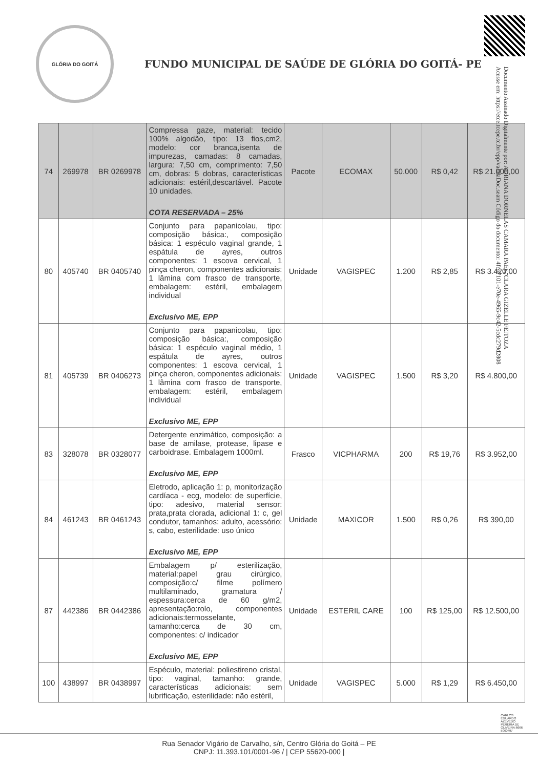GLÓRIA DO GOITÁ
FUNDO MUNICIPAL DE SAÚDE DE GLÓRIA DO GOITÁ- PE
Documento Assinado Digitalmente por: ADRIANA DORNELAS CAMARA PAES, CLARA GIZELLE FEITOZA
Acesse em: https://etce.tcepe.tc.br/epp/validaDoc.seam Código do documento: 4fca7101-e70e-4965-9c42-5cdc279d2808
| 74 | 269978 | BR 0269978 | Compressa gaze, material: tecido 100% algodão, tipo: 13 fios,cm2, modelo: cor branca,isenta de impurezas, camadas: 8 camadas, largura: 7,50 cm, comprimento: 7,50 cm, dobras: 5 dobras, características adicionais: estéril,descartável. Pacote 10 unidades. COTA RESERVADA – 25% | Pacote | ECOMAX | 50.000 | R$ 0,42 | R$ 21.000,00 |
| 80 | 405740 | BR 0405740 | Conjunto para papanicolau, tipo: composição básica:, composição básica: 1 espéculo vaginal grande, 1 espátula de ayres, outros componentes: 1 escova cervical, 1 pinça cheron, componentes adicionais: 1 lâmina com frasco de transporte, embalagem: estéril, embalagem individual Exclusivo ME, EPP | Unidade | VAGISPEC | 1.200 | R$ 2,85 | R$ 3.420,00 |
| 81 | 405739 | BR 0406273 | Conjunto para papanicolau, tipo: composição básica:, composição básica: 1 espéculo vaginal médio, 1 espátula de ayres, outros componentes: 1 escova cervical, 1 pinça cheron, componentes adicionais: 1 lâmina com frasco de transporte, embalagem: estéril, embalagem individual Exclusivo ME, EPP | Unidade | VAGISPEC | 1.500 | R$ 3,20 | R$ 4.800,00 |
| 83 | 328078 | BR 0328077 | Detergente enzimático, composição: a base de amilase, protease, lipase e carboidrase. Embalagem 1000ml. Exclusivo ME, EPP | Frasco | VICPHARMA | 200 | R$ 19,76 | R$ 3.952,00 |
| 84 | 461243 | BR 0461243 | Eletrodo, aplicação 1: p, monitorização cardíaca - ecg, modelo: de superfície, tipo: adesivo, material sensor: prata,prata clorada, adicional 1: c, gel condutor, tamanhos: adulto, acessório: s, cabo, esterilidade: uso único Exclusivo ME, EPP | Unidade | MAXICOR | 1.500 | R$ 0,26 | R$ 390,00 |
| 87 | 442386 | BR 0442386 | Embalagem p/ esterilização, material:papel grau cirúrgico, composição:c/ filme polímero multilaminado, gramatura / espessura:cerca de 60 g/m2, apresentação:rolo, componentes adicionais:termosselante, tamanho:cerca de 30 cm, componentes: c/ indicador Exclusivo ME, EPP | Unidade | ESTERIL CARE | 100 | R$ 125,00 | R$ 12.500,00 |
| 100 | 438997 | BR 0438997 | Espéculo, material: poliestireno cristal, tipo: vaginal, tamanho: grande, características adicionais: sem lubrificação, esterilidade: não estéril, | Unidade | VAGISPEC | 5.000 | R$ 1,29 | R$ 6.450,00 |
Rua Senador Vigário de Carvalho, s/n, Centro Glória do Goitá – PE
CNPJ: 11.393.101/0001-96 / | CEP 55620-000 |
CARLOS
EDUARDO
AZEVEDO
PEREIRA DE
OLIVEIRA:6666
5060497